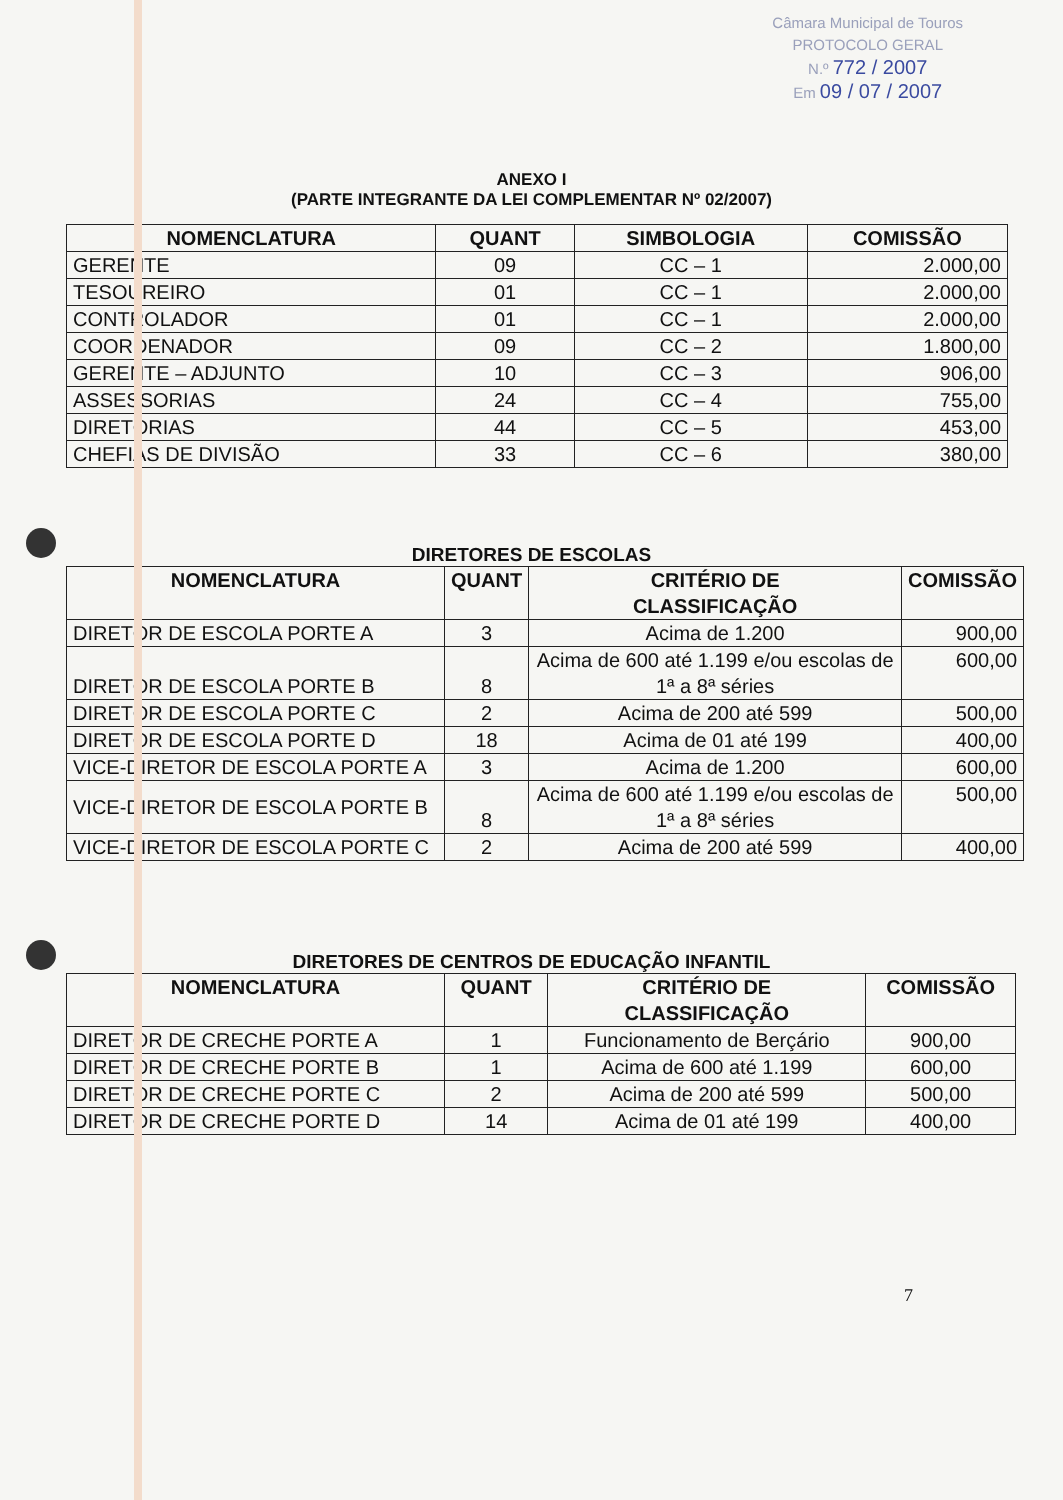Câmara Municipal de Touros
PROTOCOLO GERAL
N.º 772 / 2007
Em 09 / 07 / 2007
ANEXO I
(PARTE INTEGRANTE DA LEI COMPLEMENTAR Nº 02/2007)
| NOMENCLATURA | QUANT | SIMBOLOGIA | COMISSÃO |
| --- | --- | --- | --- |
| GERENTE | 09 | CC – 1 | 2.000,00 |
| TESOUREIRO | 01 | CC – 1 | 2.000,00 |
| CONTROLADOR | 01 | CC – 1 | 2.000,00 |
| COORDENADOR | 09 | CC – 2 | 1.800,00 |
| GERENTE – ADJUNTO | 10 | CC – 3 | 906,00 |
| ASSESSORIAS | 24 | CC – 4 | 755,00 |
| DIRETORIAS | 44 | CC – 5 | 453,00 |
| CHEFIAS DE DIVISÃO | 33 | CC – 6 | 380,00 |
DIRETORES DE ESCOLAS
| NOMENCLATURA | QUANT | CRITÉRIO DE CLASSIFICAÇÃO | COMISSÃO |
| --- | --- | --- | --- |
| DIRETOR DE ESCOLA PORTE A | 3 | Acima de 1.200 | 900,00 |
| DIRETOR DE ESCOLA PORTE B | 8 | Acima de 600 até 1.199 e/ou escolas de 1ª a 8ª séries | 600,00 |
| DIRETOR DE ESCOLA PORTE C | 2 | Acima de 200 até 599 | 500,00 |
| DIRETOR DE ESCOLA PORTE D | 18 | Acima de 01 até 199 | 400,00 |
| VICE-DIRETOR DE ESCOLA PORTE A | 3 | Acima de 1.200 | 600,00 |
| VICE-DIRETOR DE ESCOLA PORTE B | 8 | Acima de 600 até 1.199 e/ou escolas de 1ª a 8ª séries | 500,00 |
| VICE-DIRETOR DE ESCOLA PORTE C | 2 | Acima de 200 até 599 | 400,00 |
DIRETORES DE CENTROS DE EDUCAÇÃO INFANTIL
| NOMENCLATURA | QUANT | CRITÉRIO DE CLASSIFICAÇÃO | COMISSÃO |
| --- | --- | --- | --- |
| DIRETOR DE CRECHE PORTE A | 1 | Funcionamento de Berçário | 900,00 |
| DIRETOR DE CRECHE PORTE B | 1 | Acima de 600 até 1.199 | 600,00 |
| DIRETOR DE CRECHE PORTE C | 2 | Acima de 200 até 599 | 500,00 |
| DIRETOR DE CRECHE PORTE D | 14 | Acima de 01 até 199 | 400,00 |
7